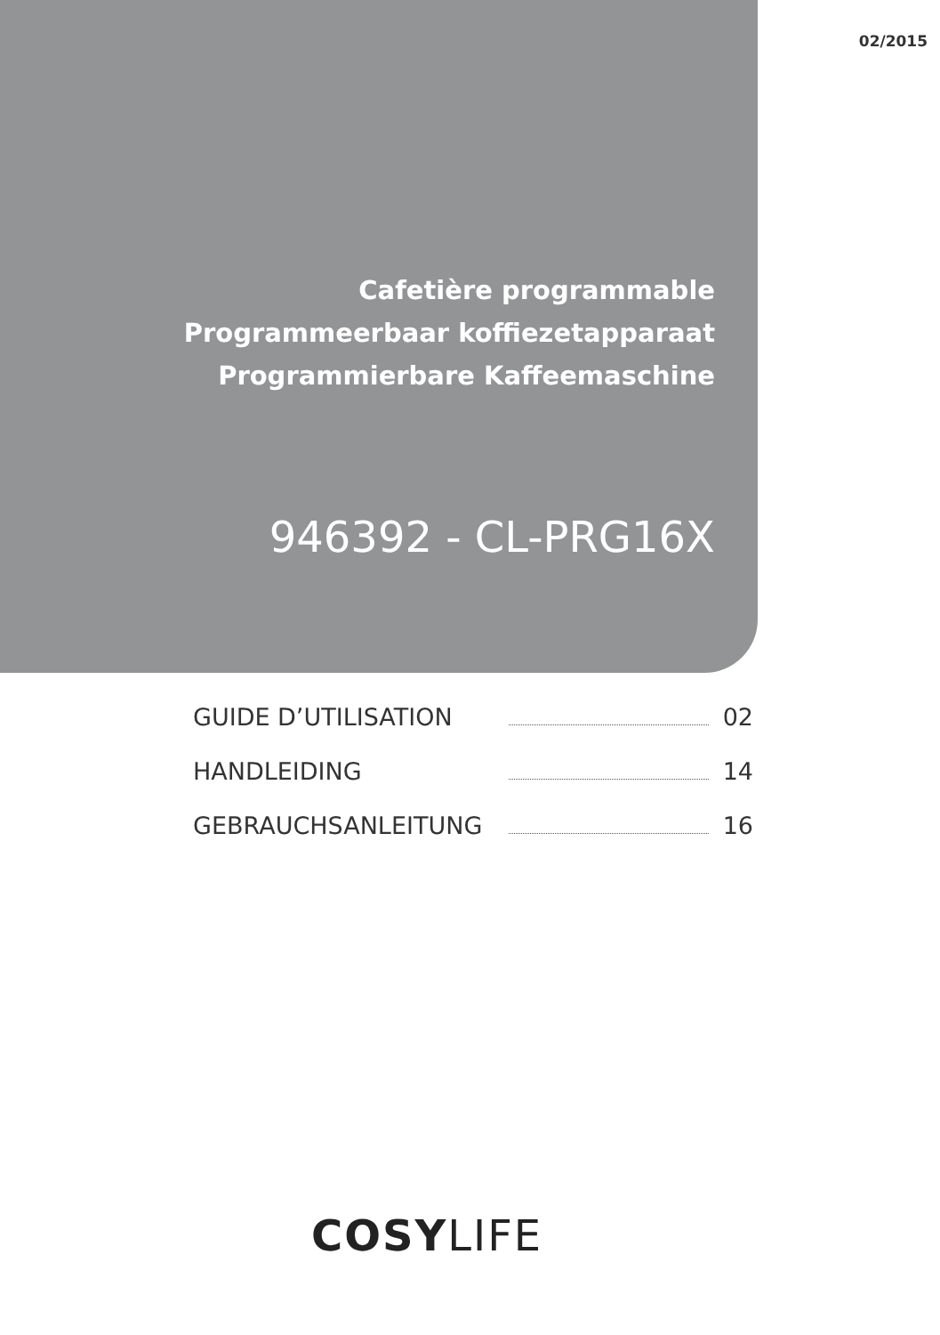02/2015
Cafetière programmable
Programmeerbaar koffiezetapparaat
Programmierbare Kaffeemaschine
946392 - CL-PRG16X
GUIDE D’UTILISATION 02
HANDLEIDING 14
GEBRAUCHSANLEITUNG 16
COSYLIFE